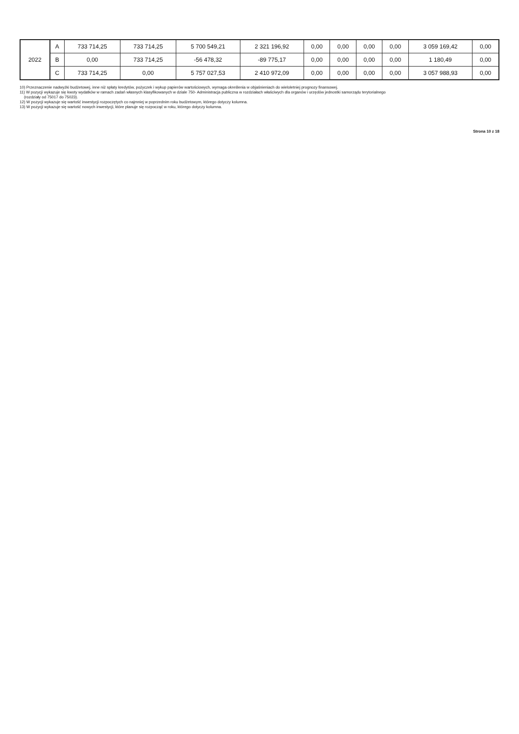| 2022 | A | 733 714,25 | 733 714,25 | 5 700 549,21 | 2 321 196,92 | 0,00 | 0,00 | 0,00 | 0,00 | 3 059 169,42 | 0,00 |
| | B | 0,00 | 733 714,25 | -56 478,32 | -89 775,17 | 0,00 | 0,00 | 0,00 | 0,00 | 1 180,49 | 0,00 |
| | C | 733 714,25 | 0,00 | 5 757 027,53 | 2 410 972,09 | 0,00 | 0,00 | 0,00 | 0,00 | 3 057 988,93 | 0,00 |
10) Przeznaczenie nadwyżki budżetowej, inne niż spłaty kredytów, pożyczek i wykup papierów wartościowych, wymaga określenia w objaśnieniach do wieloletniej prognozy finansowej.
11) W pozycji wykazuje się kwoty wydatków w ramach zadań własnych klasyfikowanych w dziale 750- Administracja publiczna w rozdziałach właściwych dla organów i urzędów jednostki samorządu terytorialnego
(rozdziały od 75017 do 75023).
12) W pozycji wykazuje się wartość inwestycji rozpoczętych co najmniej w poprzednim roku budżetowym, którego dotyczy kolumna.
13) W pozycji wykazuje się wartość nowych inwestycji, które planuje się rozpocząć w roku, którego dotyczy kolumna.
Strona 10 z 18